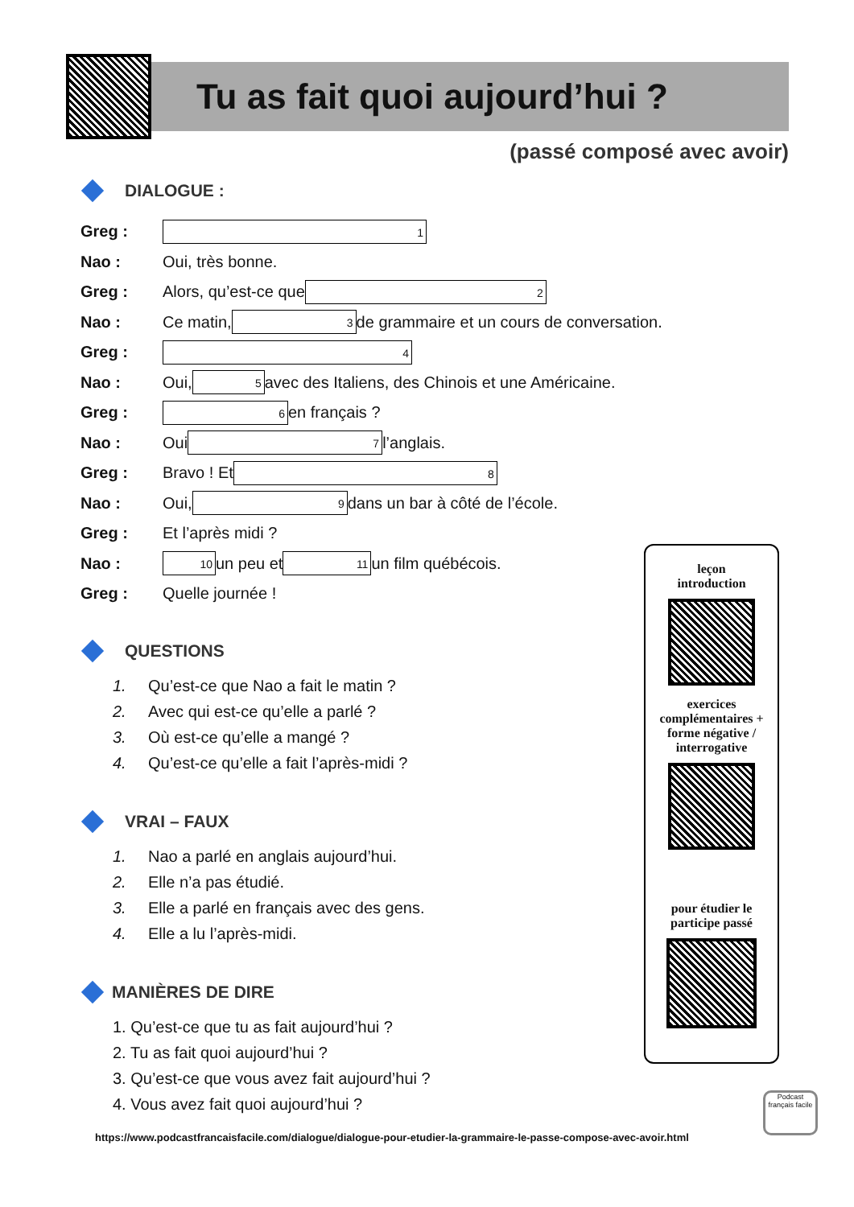Tu as fait quoi aujourd’hui ?
(passé composé avec avoir)
DIALOGUE :
Greg : 1
Nao : Oui, très bonne.
Greg : Alors, qu’est-ce que 2
Nao : Ce matin, 3 de grammaire et un cours de conversation.
Greg : 4
Nao : Oui, 5 avec des Italiens, des Chinois et une Américaine.
Greg : 6 en français ?
Nao : Oui 7 l’anglais.
Greg : Bravo ! Et 8
Nao : Oui, 9 dans un bar à côté de l’école.
Greg : Et l’après midi ?
Nao : 10 un peu et 11 un film québécois.
Greg : Quelle journée !
QUESTIONS
1. Qu’est-ce que Nao a fait le matin ?
2. Avec qui est-ce qu’elle a parlé ?
3. Où est-ce qu’elle a mangé ?
4. Qu’est-ce qu’elle a fait l’après-midi ?
VRAI – FAUX
1. Nao a parlé en anglais aujourd’hui.
2. Elle n’a pas étudié.
3. Elle a parlé en français avec des gens.
4. Elle a lu l’après-midi.
MANIÈRES DE DIRE
1. Qu’est-ce que tu as fait aujourd’hui ?
2. Tu as fait quoi aujourd’hui ?
3. Qu’est-ce que vous avez fait aujourd’hui ?
4. Vous avez fait quoi aujourd’hui ?
leçon
introduction
exercices complémentaires + forme négative / interrogative
pour étudier le participe passé
Podcast français facile
https://www.podcastfrancaisfacile.com/dialogue/dialogue-pour-etudier-la-grammaire-le-passe-compose-avec-avoir.html